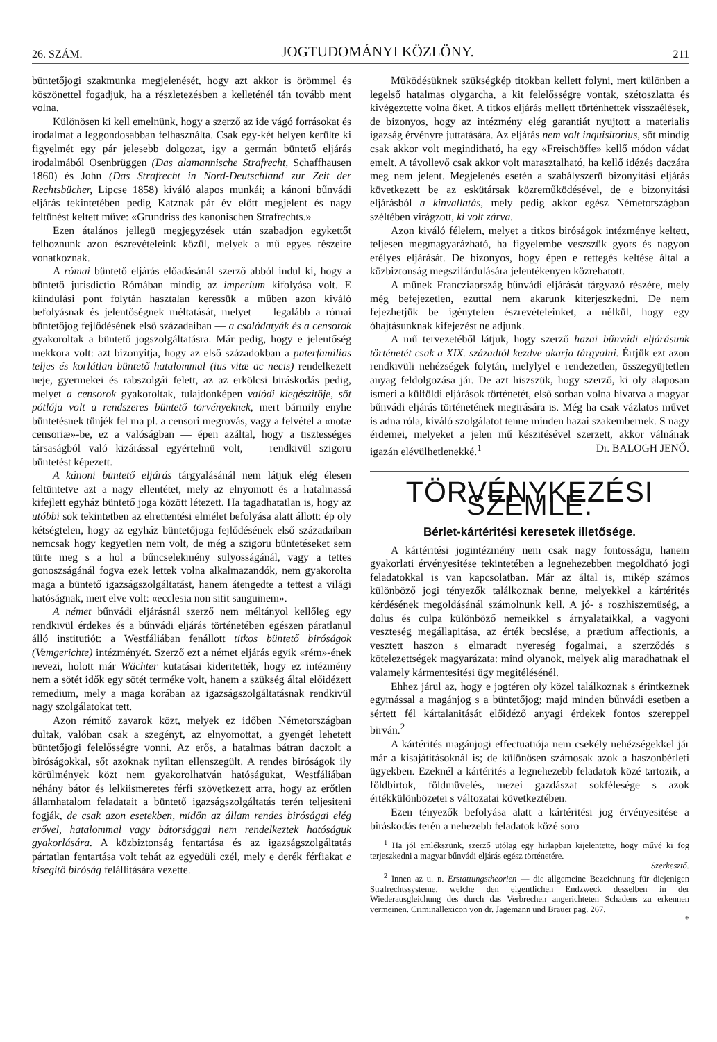26. SZÁM. JOGTUDOMÁNYI KÖZLÖNY. 211
büntetőjogi szakmunka megjelenését, hogy azt akkor is örömmel és köszönettel fogadjuk, ha a részletezésben a kelleténél tán tovább ment volna.
Különösen ki kell emelnünk, hogy a szerző az ide vágó forrásokat és irodalmat a leggondosabban felhasználta. Csak egy-két helyen kerülte ki figyelmét egy pár jelesebb dolgozat, igy a germán büntető eljárás irodalmából Osenbrüggen (Das alamannische Strafrecht, Schaffhausen 1860) és John (Das Strafrecht in Nord-Deutschland zur Zeit der Rechtsbücher, Lipcse 1858) kiváló alapos munkái; a kánoni bűnvádi eljárás tekintetében pedig Katznak pár év előtt megjelent és nagy feltünést keltett műve: «Grundriss des kanonischen Strafrechts.»
Ezen átalános jellegü megjegyzések után szabadjon egykettőt felhoznunk azon észrevételeink közül, melyek a mű egyes részeire vonatkoznak.
A római büntető eljárás előadásánál szerző abból indul ki, hogy a büntető jurisdictio Rómában mindig az imperium kifolyása volt. E kiindulási pont folytán hasztalan keressük a műben azon kiváló befolyásnak és jelentőségnek méltatását, melyet — legalább a római büntetőjog fejlődésének első századaiban — a családatyák és a censorok gyakoroltak a büntető jogszolgáltatásra. Már pedig, hogy e jelentőség mekkora volt: azt bizonyitja, hogy az első századokban a paterfamilias teljes és korlátlan büntető hatalommal (ius vitæ ac necis) rendelkezett neje, gyermekei és rabszolgái felett, az az erkölcsi biráskodás pedig, melyet a censorok gyakoroltak, tulajdonképen valódi kiegészitője, sőt pótlója volt a rendszeres büntető törvényeknek, mert bármily enyhe büntetésnek tünjék fel ma pl. a censori megrovás, vagy a felvétel a «notæ censoriæ»-be, ez a valóságban — épen azáltal, hogy a tisztességes társaságból való kizárással egyértelmü volt, — rendkivül szigoru büntetést képezett.
A kánoni büntető eljárás tárgyalásánál nem látjuk elég élesen feltüntetve azt a nagy ellentétet, mely az elnyomott és a hatalmassá kifejlett egyház büntető joga között létezett. Ha tagadhatatlan is, hogy az utóbbi sok tekintetben az elrettentési elmélet befolyása alatt állott: ép oly kétségtelen, hogy az egyház büntetőjoga fejlődésének első századaiban nemcsak hogy kegyetlen nem volt, de még a szigoru büntetéseket sem türte meg s a hol a bűncselekmény sulyosságánál, vagy a tettes gonoszságánál fogva ezek lettek volna alkalmazandók, nem gyakorolta maga a büntető igazságszolgáltatást, hanem átengedte a tettest a világi hatóságnak, mert elve volt: «ecclesia non sitit sanguinem».
A német bűnvádi eljárásnál szerző nem méltányol kellőleg egy rendkivül érdekes és a bűnvádi eljárás történetében egészen páratlanul álló institutiót: a Westfáliában fenállott titkos büntető biróságok (Vemgerichte) intézményét. Szerző ezt a német eljárás egyik «rém»-ének nevezi, holott már Wächter kutatásai kideritették, hogy ez intézmény nem a sötét idők egy sötét terméke volt, hanem a szükség által előidézett remedium, mely a maga korában az igazságszolgáltatásnak rendkivül nagy szolgálatokat tett.
Azon rémitő zavarok közt, melyek ez időben Németországban dultak, valóban csak a szegényt, az elnyomottat, a gyengét lehetett büntetőjogi felelősségre vonni. Az erős, a hatalmas bátran daczolt a biróságokkal, sőt azoknak nyiltan ellenszegült. A rendes biróságok ily körülmények közt nem gyakorolhatván hatóságukat, Westfáliában néhány bátor és lelkiismeretes férfi szövetkezett arra, hogy az erőtlen államhatalom feladatait a büntető igazságszolgáltatás terén teljesiteni fogják, de csak azon esetekben, midőn az állam rendes biróságai elég erővel, hatalommal vagy bátorsággal nem rendelkeztek hatóságuk gyakorlására. A közbiztonság fentartása és az igazságszolgáltatás pártatlan fentartása volt tehát az egyedüli czél, mely e derék férfiakat e kisegitő biróság felállitására vezette.
Müködésüknek szükségkép titokban kellett folyni, mert különben a legelső hatalmas olygarcha, a kit felelősségre vontak, szétoszlatta és kivégeztette volna őket. A titkos eljárás mellett történhettek visszaélések, de bizonyos, hogy az intézmény elég garantiát nyujtott a materialis igazság érvényre juttatására. Az eljárás nem volt inquisitorius, sőt mindig csak akkor volt meginditható, ha egy «Freischöffe» kellő módon vádat emelt. A távollevő csak akkor volt marasztalható, ha kellő idézés daczára meg nem jelent. Megjelenés esetén a szabályszerü bizonyitási eljárás következett be az eskütársak közreműködésével, de e bizonyitási eljárásból a kinvallatás, mely pedig akkor egész Németországban széltében virágzott, ki volt zárva.
Azon kiváló félelem, melyet a titkos biróságok intézménye keltett, teljesen megmagyarázható, ha figyelembe veszszük gyors és nagyon erélyes eljárását. De bizonyos, hogy épen e rettegés keltése által a közbiztonság megszilárdulására jelentékenyen közrehatott.
A műnek Francziaország bűnvádi eljárását tárgyazó részére, mely még befejezetlen, ezuttal nem akarunk kiterjeszkedni. De nem fejezhetjük be igénytelen észrevételeinket, a nélkül, hogy egy óhajtásunknak kifejezést ne adjunk.
A mű tervezetéből látjuk, hogy szerző hazai bűnvádi eljárásunk történetét csak a XIX. századtól kezdve akarja tárgyalni. Értjük ezt azon rendkivüli nehézségek folytán, melylyel e rendezetlen, összegyüjtetlen anyag feldolgozása jár. De azt hiszszük, hogy szerző, ki oly alaposan ismeri a külföldi eljárások történetét, első sorban volna hivatva a magyar bűnvádi eljárás történetének megirására is. Még ha csak vázlatos művet is adna róla, kiváló szolgálatot tenne minden hazai szakembernek. S nagy érdemei, melyeket a jelen mű készitésével szerzett, akkor válnának igazán elévülhetlenekké.<sup>1</sup> Dr. BALOGH JENŐ.
TÖRVÉNYKEZÉSI SZEMLE.
Bérlet-kártéritési keresetek illetősége.
A kártéritési jogintézmény nem csak nagy fontosságu, hanem gyakorlati érvényesitése tekintetében a legnehezebben megoldható jogi feladatokkal is van kapcsolatban. Már az által is, mikép számos különböző jogi tényezők találkoznak benne, melyekkel a kártérités kérdésének megoldásánál számolnunk kell. A jó- s roszhiszemüség, a dolus és culpa különböző nemeikkel s árnyalataikkal, a vagyoni veszteség megállapitása, az érték becslése, a prætium affectionis, a vesztett haszon s elmaradt nyereség fogalmai, a szerződés s kötelezettségek magyarázata: mind olyanok, melyek alig maradhatnak el valamely kármentesitési ügy megitélésénél.
Ehhez járul az, hogy e jogtéren oly közel találkoznak s érintkeznek egymással a magánjog s a büntetőjog; majd minden bűnvádi esetben a sértett fél kártalanitását előidéző anyagi érdekek fontos szereppel birván.<sup>2</sup>
A kártérités magánjogi effectuatiója nem csekély nehézségekkel jár már a kisajátitásoknál is; de különösen számosak azok a haszonbérleti ügyekben. Ezeknél a kártérités a legnehezebb feladatok közé tartozik, a földbirtok, földmüvelés, mezei gazdászat sokfélesége s azok értékkülönbözetei s változatai következtében.
Ezen tényezők befolyása alatt a kártéritési jog érvényesitése a biráskodás terén a nehezebb feladatok közé soro
<sup>1</sup> Ha jól emlékszünk, szerző utólag egy hirlapban kijelentette, hogy művé ki fog terjeszkedni a magyar bűnvádi eljárás egész történetére.
Szerkesztő.
<sup>2</sup> Innen az u. n. Erstattungstheorien — die allgemeine Bezeichnung für diejenigen Strafrechtssysteme, welche den eigentlichen Endzweck desselben in der Wiederausgleichung des durch das Verbrechen angerichteten Schadens zu erkennen vermeinen. Criminallexicon von dr. Jagemann und Brauer pag. 267.
*